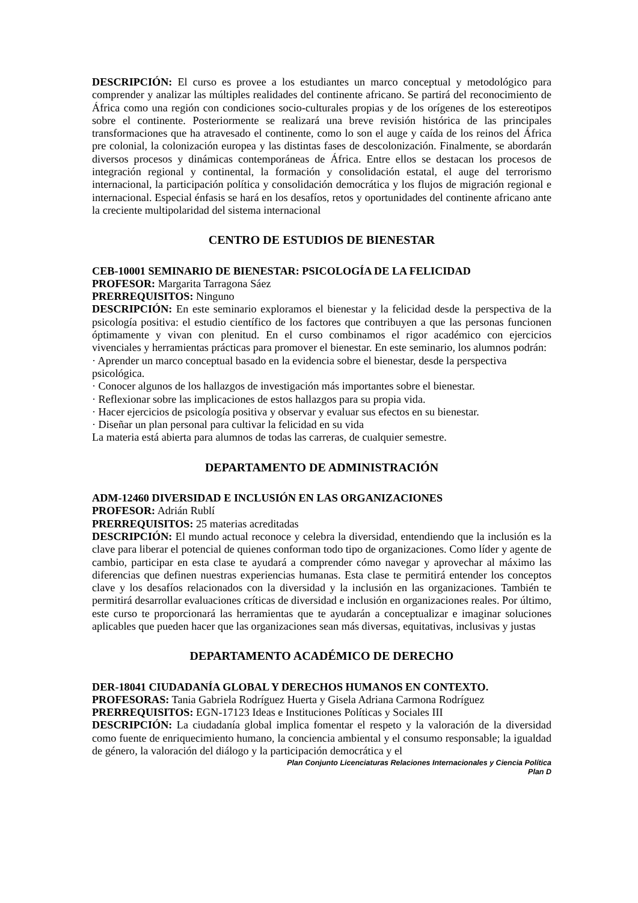DESCRIPCIÓN: El curso es provee a los estudiantes un marco conceptual y metodológico para comprender y analizar las múltiples realidades del continente africano. Se partirá del reconocimiento de África como una región con condiciones socio-culturales propias y de los orígenes de los estereotipos sobre el continente. Posteriormente se realizará una breve revisión histórica de las principales transformaciones que ha atravesado el continente, como lo son el auge y caída de los reinos del África pre colonial, la colonización europea y las distintas fases de descolonización. Finalmente, se abordarán diversos procesos y dinámicas contemporáneas de África. Entre ellos se destacan los procesos de integración regional y continental, la formación y consolidación estatal, el auge del terrorismo internacional, la participación política y consolidación democrática y los flujos de migración regional e internacional. Especial énfasis se hará en los desafíos, retos y oportunidades del continente africano ante la creciente multipolaridad del sistema internacional
CENTRO DE ESTUDIOS DE BIENESTAR
CEB-10001 SEMINARIO DE BIENESTAR: PSICOLOGÍA DE LA FELICIDAD
PROFESOR: Margarita Tarragona Sáez
PRERREQUISITOS: Ninguno
DESCRIPCIÓN: En este seminario exploramos el bienestar y la felicidad desde la perspectiva de la psicología positiva: el estudio científico de los factores que contribuyen a que las personas funcionen óptimamente y vivan con plenitud. En el curso combinamos el rigor académico con ejercicios vivenciales y herramientas prácticas para promover el bienestar. En este seminario, los alumnos podrán:
· Aprender un marco conceptual basado en la evidencia sobre el bienestar, desde la perspectiva psicológica.
· Conocer algunos de los hallazgos de investigación más importantes sobre el bienestar.
· Reflexionar sobre las implicaciones de estos hallazgos para su propia vida.
· Hacer ejercicios de psicología positiva y observar y evaluar sus efectos en su bienestar.
· Diseñar un plan personal para cultivar la felicidad en su vida
La materia está abierta para alumnos de todas las carreras, de cualquier semestre.
DEPARTAMENTO DE ADMINISTRACIÓN
ADM-12460 DIVERSIDAD E INCLUSIÓN EN LAS ORGANIZACIONES
PROFESOR: Adrián Rublí
PRERREQUISITOS: 25 materias acreditadas
DESCRIPCIÓN: El mundo actual reconoce y celebra la diversidad, entendiendo que la inclusión es la clave para liberar el potencial de quienes conforman todo tipo de organizaciones. Como líder y agente de cambio, participar en esta clase te ayudará a comprender cómo navegar y aprovechar al máximo las diferencias que definen nuestras experiencias humanas. Esta clase te permitirá entender los conceptos clave y los desafíos relacionados con la diversidad y la inclusión en las organizaciones. También te permitirá desarrollar evaluaciones críticas de diversidad e inclusión en organizaciones reales. Por último, este curso te proporcionará las herramientas que te ayudarán a conceptualizar e imaginar soluciones aplicables que pueden hacer que las organizaciones sean más diversas, equitativas, inclusivas y justas
DEPARTAMENTO ACADÉMICO DE DERECHO
DER-18041 CIUDADANÍA GLOBAL Y DERECHOS HUMANOS EN CONTEXTO.
PROFESORAS: Tania Gabriela Rodríguez Huerta y Gisela Adriana Carmona Rodríguez
PRERREQUISITOS: EGN-17123 Ideas e Instituciones Políticas y Sociales III
DESCRIPCIÓN: La ciudadanía global implica fomentar el respeto y la valoración de la diversidad como fuente de enriquecimiento humano, la conciencia ambiental y el consumo responsable; la igualdad de género, la valoración del diálogo y la participación democrática y el
Plan Conjunto Licenciaturas Relaciones Internacionales y Ciencia Política
Plan D